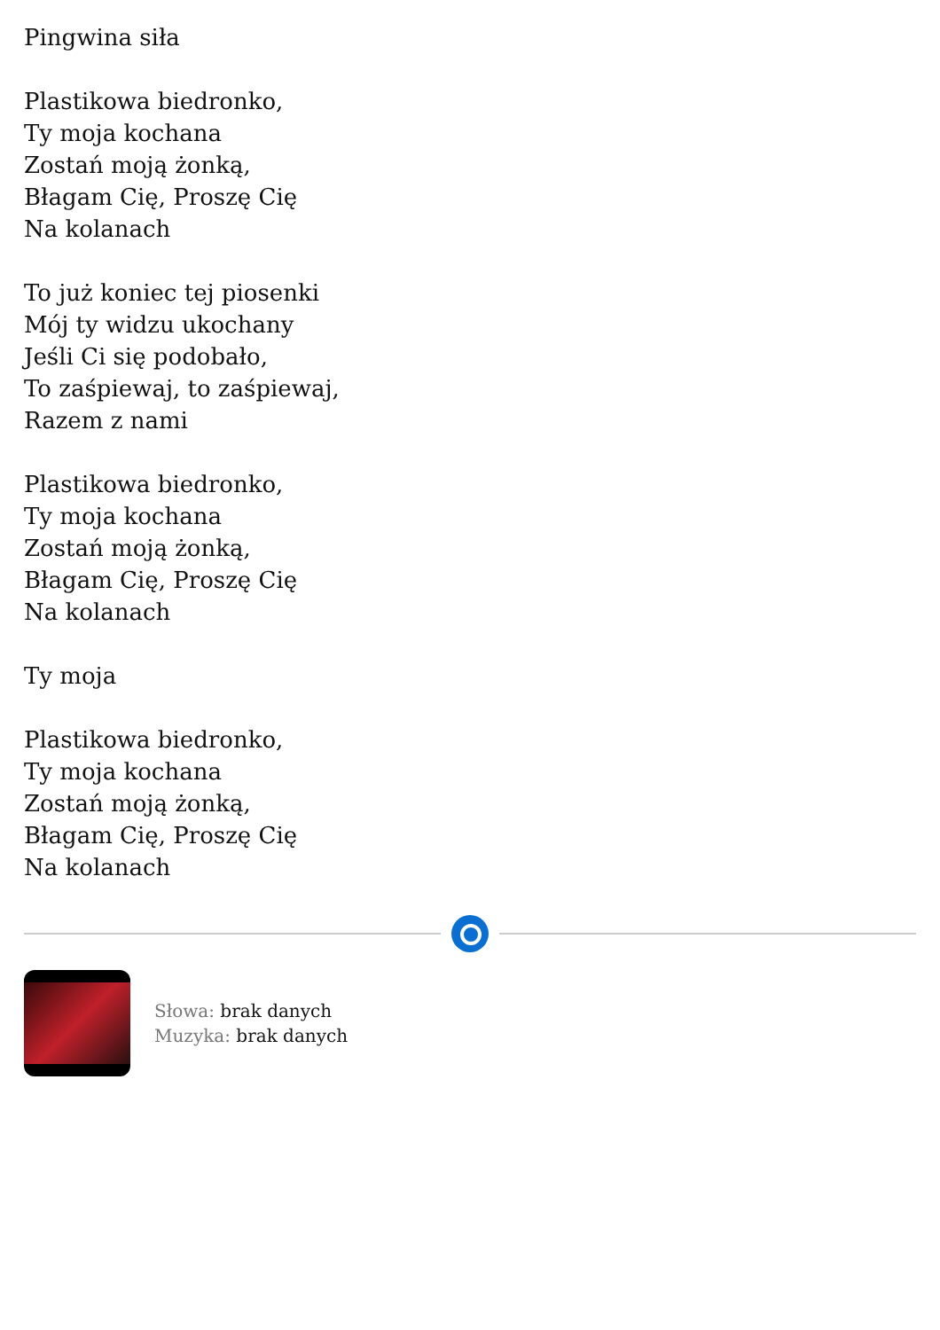Pingwina siła
Plastikowa biedronko,
Ty moja kochana
Zostań moją żonką,
Błagam Cię, Proszę Cię
Na kolanach
To już koniec tej piosenki
Mój ty widzu ukochany
Jeśli Ci się podobało,
To zaśpiewaj, to zaśpiewaj,
Razem z nami
Plastikowa biedronko,
Ty moja kochana
Zostań moją żonką,
Błagam Cię, Proszę Cię
Na kolanach
Ty moja
Plastikowa biedronko,
Ty moja kochana
Zostań moją żonką,
Błagam Cię, Proszę Cię
Na kolanach
Słowa: brak danych
Muzyka: brak danych